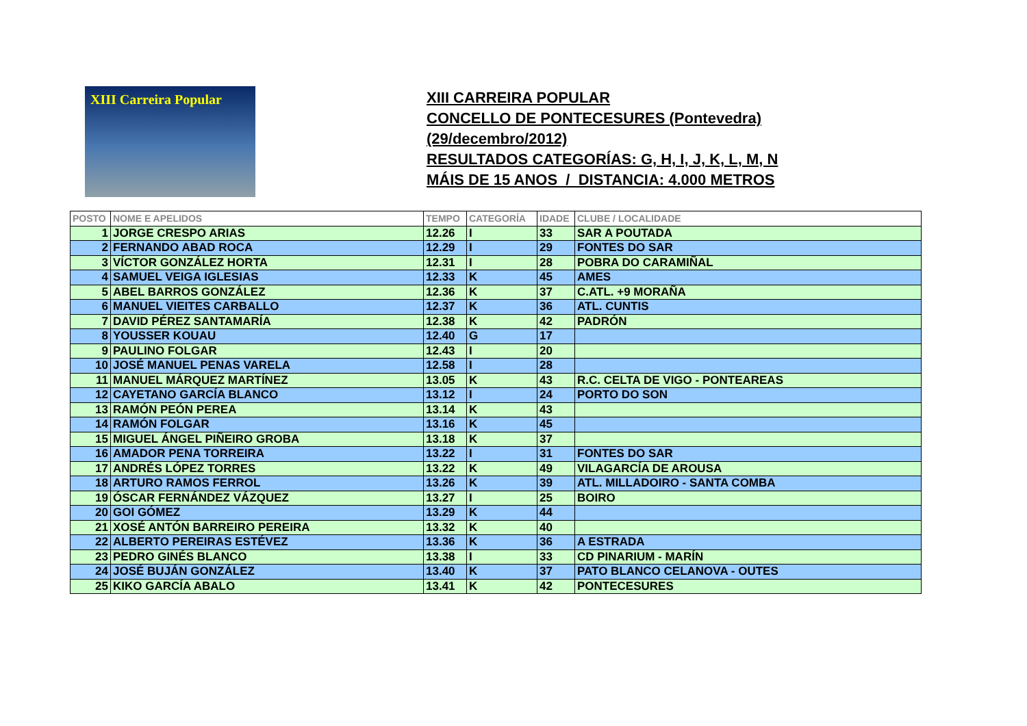XIII Carreira Popular
XIII CARREIRA POPULAR
CONCELLO DE PONTECESURES (Pontevedra)
(29/decembro/2012)
RESULTADOS CATEGORÍAS: G, H, I, J, K, L, M, N
MÁIS DE 15 ANOS / DISTANCIA: 4.000 METROS
| POSTO | NOME E APELIDOS | TEMPO | CATEGORÍA | IDADE | CLUBE / LOCALIDADE |
| --- | --- | --- | --- | --- | --- |
| 1 | JORGE CRESPO ARIAS | 12.26 | I | 33 | SAR A POUTADA |
| 2 | FERNANDO ABAD ROCA | 12.29 | I | 29 | FONTES DO SAR |
| 3 | VÍCTOR GONZÁLEZ HORTA | 12.31 | I | 28 | POBRA DO CARAMIÑAL |
| 4 | SAMUEL VEIGA IGLESIAS | 12.33 | K | 45 | AMES |
| 5 | ABEL BARROS GONZÁLEZ | 12.36 | K | 37 | C.ATL. +9 MORAÑA |
| 6 | MANUEL VIEITES CARBALLO | 12.37 | K | 36 | ATL. CUNTIS |
| 7 | DAVID PÉREZ SANTAMARÍA | 12.38 | K | 42 | PADRÓN |
| 8 | YOUSSER KOUAU | 12.40 | G | 17 | |
| 9 | PAULINO FOLGAR | 12.43 | I | 20 | |
| 10 | JOSÉ MANUEL PENAS VARELA | 12.58 | I | 28 | |
| 11 | MANUEL MÁRQUEZ MARTÍNEZ | 13.05 | K | 43 | R.C. CELTA DE VIGO - PONTEAREAS |
| 12 | CAYETANO GARCÍA BLANCO | 13.12 | I | 24 | PORTO DO SON |
| 13 | RAMÓN PEÓN PEREA | 13.14 | K | 43 | |
| 14 | RAMÓN FOLGAR | 13.16 | K | 45 | |
| 15 | MIGUEL ÁNGEL PIÑEIRO GROBA | 13.18 | K | 37 | |
| 16 | AMADOR PENA TORREIRA | 13.22 | I | 31 | FONTES DO SAR |
| 17 | ANDRÉS LÓPEZ TORRES | 13.22 | K | 49 | VILAGARCÍA DE AROUSA |
| 18 | ARTURO RAMOS FERROL | 13.26 | K | 39 | ATL. MILLADOIRO - SANTA COMBA |
| 19 | ÓSCAR FERNÁNDEZ VÁZQUEZ | 13.27 | I | 25 | BOIRO |
| 20 | GOI GÓMEZ | 13.29 | K | 44 | |
| 21 | XOSÉ ANTÓN BARREIRO PEREIRA | 13.32 | K | 40 | |
| 22 | ALBERTO PEREIRAS ESTÉVEZ | 13.36 | K | 36 | A ESTRADA |
| 23 | PEDRO GINÉS BLANCO | 13.38 | I | 33 | CD PINARIUM - MARÍN |
| 24 | JOSÉ BUJÁN GONZÁLEZ | 13.40 | K | 37 | PATO BLANCO CELANOVA - OUTES |
| 25 | KIKO GARCÍA ABALO | 13.41 | K | 42 | PONTECESURES |